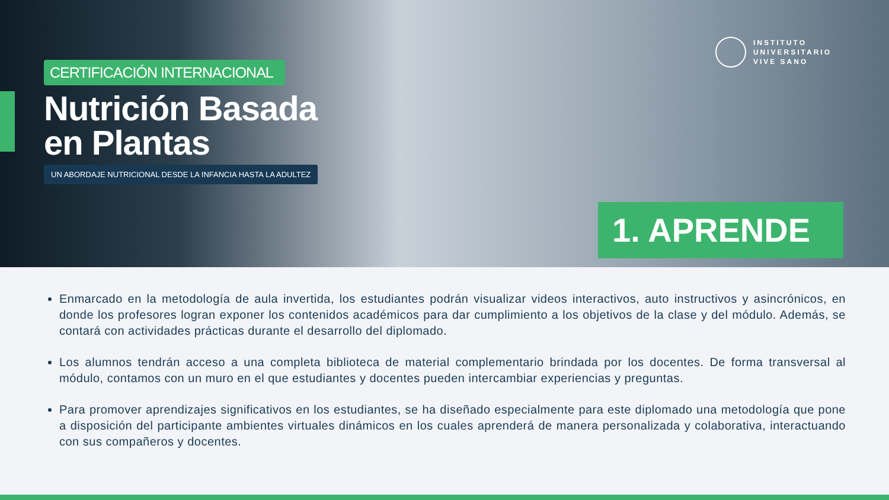CERTIFICACIÓN INTERNACIONAL
Nutrición Basada
en Plantas
UN ABORDAJE NUTRICIONAL DESDE LA INFANCIA HASTA LA ADULTEZ
INSTITUTO
UNIVERSITARIO
VIVE SANO
1. APRENDE
Enmarcado en la metodología de aula invertida, los estudiantes podrán visualizar videos interactivos, auto instructivos y asincrónicos, en donde los profesores logran exponer los contenidos académicos para dar cumplimiento a los objetivos de la clase y del módulo. Además, se contará con actividades prácticas durante el desarrollo del diplomado.
Los alumnos tendrán acceso a una completa biblioteca de material complementario brindada por los docentes. De forma transversal al módulo, contamos con un muro en el que estudiantes y docentes pueden intercambiar experiencias y preguntas.
Para promover aprendizajes significativos en los estudiantes, se ha diseñado especialmente para este diplomado una metodología que pone a disposición del participante ambientes virtuales dinámicos en los cuales aprenderá de manera personalizada y colaborativa, interactuando con sus compañeros y docentes.